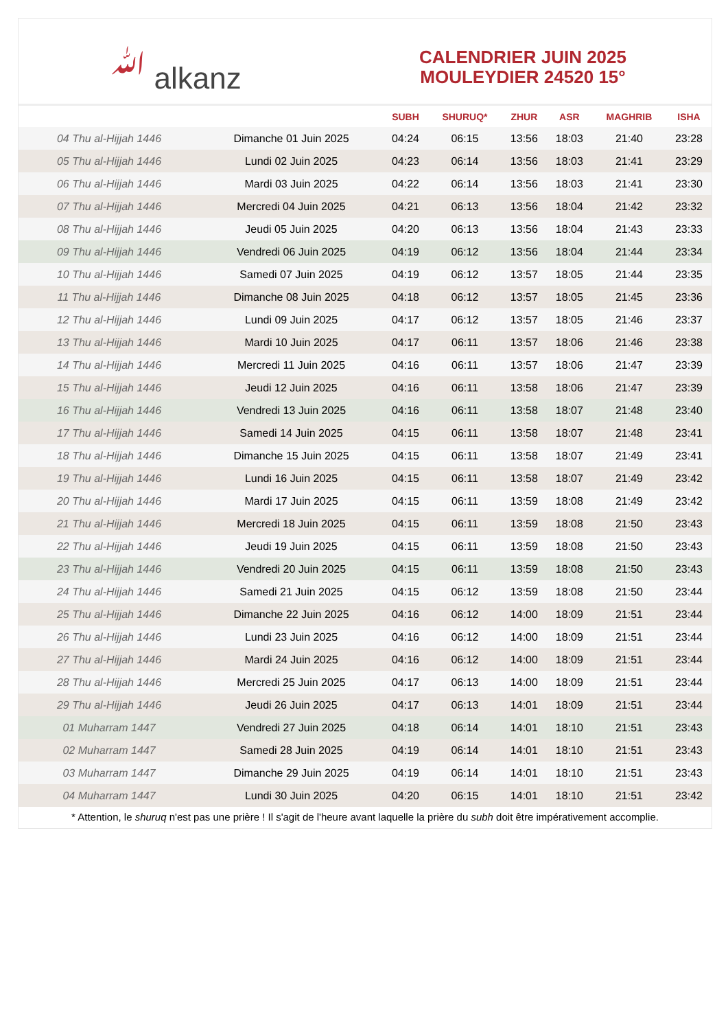ﷲ alkanz
CALENDRIER JUIN 2025
MOULEYDIER 24520 15°
| | | SUBH | SHURUQ* | ZHUR | ASR | MAGHRIB | ISHA |
| --- | --- | --- | --- | --- | --- | --- | --- |
| 04 Thu al-Hijjah 1446 | Dimanche 01 Juin 2025 | 04:24 | 06:15 | 13:56 | 18:03 | 21:40 | 23:28 |
| 05 Thu al-Hijjah 1446 | Lundi 02 Juin 2025 | 04:23 | 06:14 | 13:56 | 18:03 | 21:41 | 23:29 |
| 06 Thu al-Hijjah 1446 | Mardi 03 Juin 2025 | 04:22 | 06:14 | 13:56 | 18:03 | 21:41 | 23:30 |
| 07 Thu al-Hijjah 1446 | Mercredi 04 Juin 2025 | 04:21 | 06:13 | 13:56 | 18:04 | 21:42 | 23:32 |
| 08 Thu al-Hijjah 1446 | Jeudi 05 Juin 2025 | 04:20 | 06:13 | 13:56 | 18:04 | 21:43 | 23:33 |
| 09 Thu al-Hijjah 1446 | Vendredi 06 Juin 2025 | 04:19 | 06:12 | 13:56 | 18:04 | 21:44 | 23:34 |
| 10 Thu al-Hijjah 1446 | Samedi 07 Juin 2025 | 04:19 | 06:12 | 13:57 | 18:05 | 21:44 | 23:35 |
| 11 Thu al-Hijjah 1446 | Dimanche 08 Juin 2025 | 04:18 | 06:12 | 13:57 | 18:05 | 21:45 | 23:36 |
| 12 Thu al-Hijjah 1446 | Lundi 09 Juin 2025 | 04:17 | 06:12 | 13:57 | 18:05 | 21:46 | 23:37 |
| 13 Thu al-Hijjah 1446 | Mardi 10 Juin 2025 | 04:17 | 06:11 | 13:57 | 18:06 | 21:46 | 23:38 |
| 14 Thu al-Hijjah 1446 | Mercredi 11 Juin 2025 | 04:16 | 06:11 | 13:57 | 18:06 | 21:47 | 23:39 |
| 15 Thu al-Hijjah 1446 | Jeudi 12 Juin 2025 | 04:16 | 06:11 | 13:58 | 18:06 | 21:47 | 23:39 |
| 16 Thu al-Hijjah 1446 | Vendredi 13 Juin 2025 | 04:16 | 06:11 | 13:58 | 18:07 | 21:48 | 23:40 |
| 17 Thu al-Hijjah 1446 | Samedi 14 Juin 2025 | 04:15 | 06:11 | 13:58 | 18:07 | 21:48 | 23:41 |
| 18 Thu al-Hijjah 1446 | Dimanche 15 Juin 2025 | 04:15 | 06:11 | 13:58 | 18:07 | 21:49 | 23:41 |
| 19 Thu al-Hijjah 1446 | Lundi 16 Juin 2025 | 04:15 | 06:11 | 13:58 | 18:07 | 21:49 | 23:42 |
| 20 Thu al-Hijjah 1446 | Mardi 17 Juin 2025 | 04:15 | 06:11 | 13:59 | 18:08 | 21:49 | 23:42 |
| 21 Thu al-Hijjah 1446 | Mercredi 18 Juin 2025 | 04:15 | 06:11 | 13:59 | 18:08 | 21:50 | 23:43 |
| 22 Thu al-Hijjah 1446 | Jeudi 19 Juin 2025 | 04:15 | 06:11 | 13:59 | 18:08 | 21:50 | 23:43 |
| 23 Thu al-Hijjah 1446 | Vendredi 20 Juin 2025 | 04:15 | 06:11 | 13:59 | 18:08 | 21:50 | 23:43 |
| 24 Thu al-Hijjah 1446 | Samedi 21 Juin 2025 | 04:15 | 06:12 | 13:59 | 18:08 | 21:50 | 23:44 |
| 25 Thu al-Hijjah 1446 | Dimanche 22 Juin 2025 | 04:16 | 06:12 | 14:00 | 18:09 | 21:51 | 23:44 |
| 26 Thu al-Hijjah 1446 | Lundi 23 Juin 2025 | 04:16 | 06:12 | 14:00 | 18:09 | 21:51 | 23:44 |
| 27 Thu al-Hijjah 1446 | Mardi 24 Juin 2025 | 04:16 | 06:12 | 14:00 | 18:09 | 21:51 | 23:44 |
| 28 Thu al-Hijjah 1446 | Mercredi 25 Juin 2025 | 04:17 | 06:13 | 14:00 | 18:09 | 21:51 | 23:44 |
| 29 Thu al-Hijjah 1446 | Jeudi 26 Juin 2025 | 04:17 | 06:13 | 14:01 | 18:09 | 21:51 | 23:44 |
| 01 Muharram 1447 | Vendredi 27 Juin 2025 | 04:18 | 06:14 | 14:01 | 18:10 | 21:51 | 23:43 |
| 02 Muharram 1447 | Samedi 28 Juin 2025 | 04:19 | 06:14 | 14:01 | 18:10 | 21:51 | 23:43 |
| 03 Muharram 1447 | Dimanche 29 Juin 2025 | 04:19 | 06:14 | 14:01 | 18:10 | 21:51 | 23:43 |
| 04 Muharram 1447 | Lundi 30 Juin 2025 | 04:20 | 06:15 | 14:01 | 18:10 | 21:51 | 23:42 |
* Attention, le shuruq n'est pas une prière ! Il s'agit de l'heure avant laquelle la prière du subh doit être impérativement accomplie.